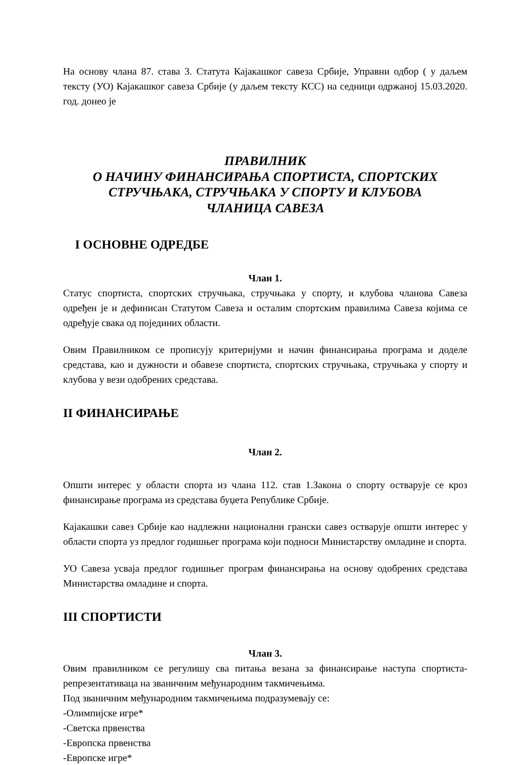На основу члана 87. става 3. Статута Кајакашког савеза Србије, Управни одбор ( у даљем тексту (УО) Кајакашког савеза Србије (у даљем тексту КСС) на седници одржаној 15.03.2020. год. донео је
ПРАВИЛНИК
О НАЧИНУ ФИНАНСИРАЊА СПОРТИСТА, СПОРТСКИХ
СТРУЧЊАКА, СТРУЧЊАКА У СПОРТУ И КЛУБОВА
ЧЛАНИЦА САВЕЗА
I ОСНОВНЕ ОДРЕДБЕ
Члан 1.
Статус спортиста, спортских стручњака, стручњака у спорту, и клубова чланова Савеза одређен је и дефинисан Статутом Савеза и осталим спортским правилима Савеза којима се одређује свака од појединих области.
Овим Правилником се прописују критеријуми и начин финансирања програма и доделе средстава, као и дужности и обавезе спортиста, спортских стручњака, стручњака у спорту и клубова у вези одобрених средстава.
II ФИНАНСИРАЊЕ
Члан 2.
Општи интерес у области спорта из члана 112. став 1.Закона о спорту остварује се кроз финансирање програма из средстава буџета Републике Србије.
Кајакашки савез Србије као надлежни национални грански савез остварује општи интерес у области спорта уз предлог годишњег програма који подноси Министарству омладине и спорта.
УО Савеза усваја предлог годишњег програм финансирања на основу одобрених средстава Министарства омладине и спорта.
III СПОРТИСТИ
Члан 3.
Овим правилником се регулишу сва питања везана за финансирање наступа спортиста-репрезентативаца на званичним међународним такмичењима.
Под званичним међународним такмичењима подразумевају се:
-Олимпијске игре*
-Светска првенства
-Европска првенства
-Европске игре*